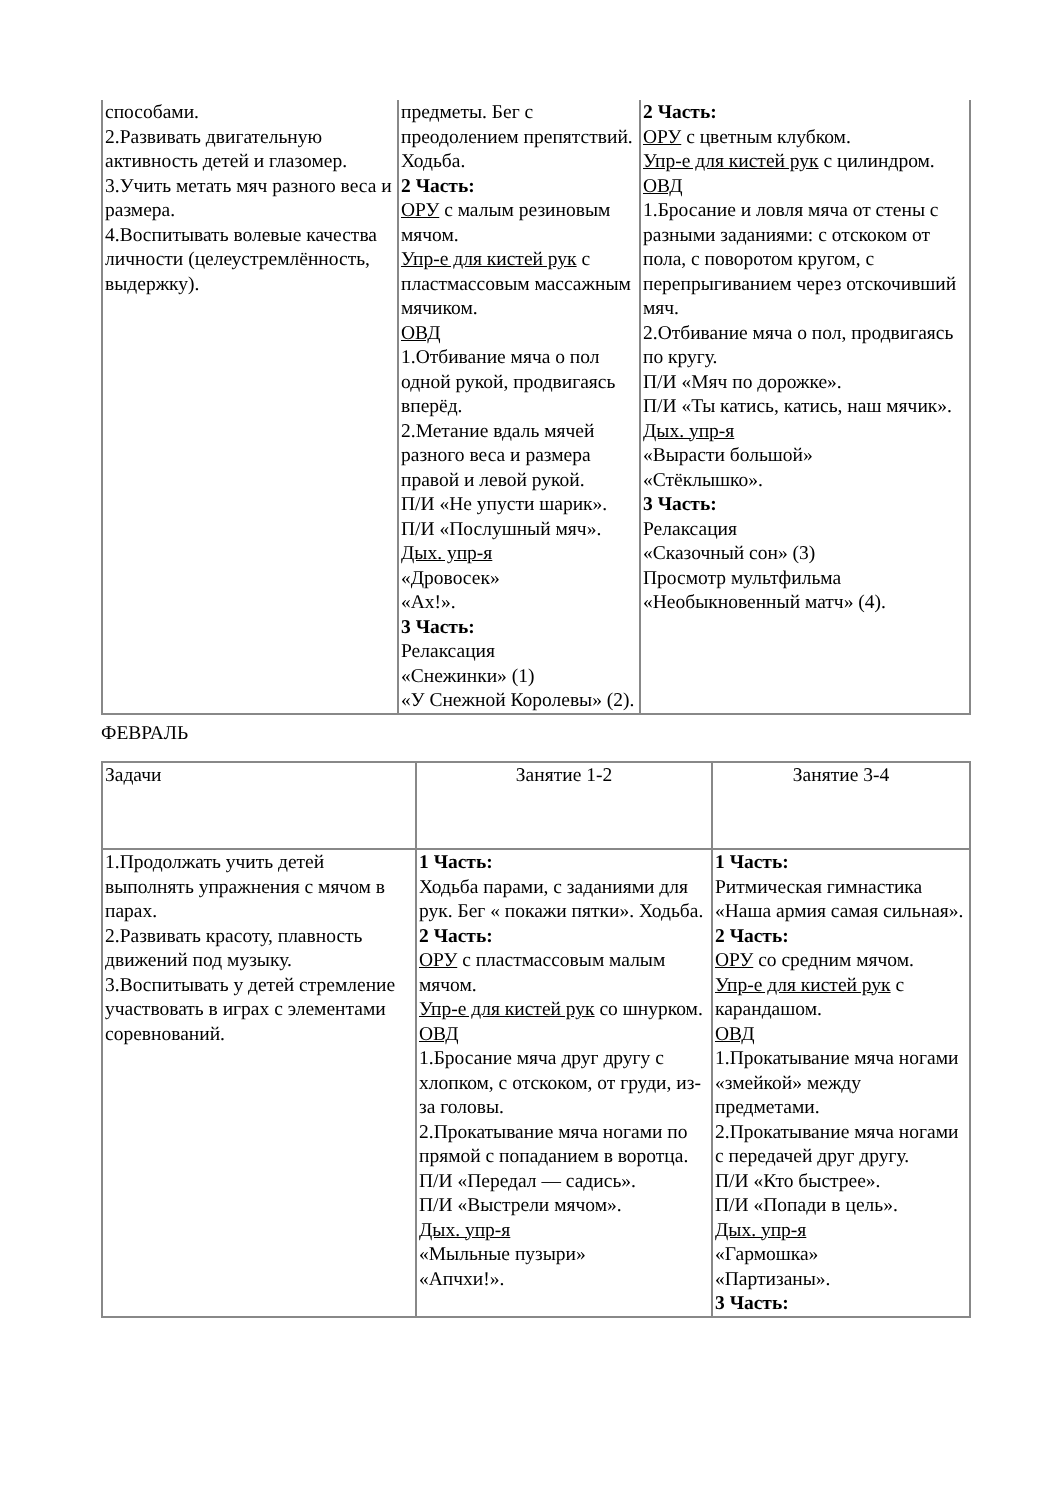| способами. 2.Развивать двигательную активность детей и глазомер. 3.Учить метать мяч разного веса и размера. 4.Воспитывать волевые качества личности (целеустремлённость, выдержку). | предметы. Бег с преодолением препятствий. Ходьба. 2 Часть: ОРУ с малым резиновым мячом. Упр-е для кистей рук с пластмассовым массажным мячиком. ОВД 1.Отбивание мяча о пол одной рукой, продвигаясь вперёд. 2.Метание вдаль мячей разного веса и размера правой и левой рукой. П/И «Не упусти шарик». П/И «Послушный мяч». Дых. упр-я «Дровосек» «Ах!». 3 Часть: Релаксация «Снежинки» (1) «У Снежной Королевы» (2). | 2 Часть: ОРУ с цветным клубком. Упр-е для кистей рук с цилиндром. ОВД 1.Бросание и ловля мяча от стены с разными заданиями: с отскоком от пола, с поворотом кругом, с перепрыгиванием через отскочивший мяч. 2.Отбивание мяча о пол, продвигаясь по кругу. П/И «Мяч по дорожке». П/И «Ты катись, катись, наш мячик». Дых. упр-я «Вырасти большой» «Стёклышко». 3 Часть: Релаксация «Сказочный сон» (3) Просмотр мультфильма «Необыкновенный матч» (4). |
ФЕВРАЛЬ
| Задачи | Занятие 1-2 | Занятие 3-4 |
| 1.Продолжать учить детей выполнять упражнения с мячом в парах. 2.Развивать красоту, плавность движений под музыку. 3.Воспитывать у детей стремление участвовать в играх с элементами соревнований. | 1 Часть: Ходьба парами, с заданиями для рук. Бег « покажи пятки». Ходьба. 2 Часть: ОРУ с пластмассовым малым мячом. Упр-е для кистей рук со шнурком. ОВД 1.Бросание мяча друг другу с хлопком, с отскоком, от груди, из-за головы. 2.Прокатывание мяча ногами по прямой с попаданием в воротца. П/И «Передал — садись». П/И «Выстрели мячом». Дых. упр-я «Мыльные пузыри» «Апчхи!». | 1 Часть: Ритмическая гимнастика «Наша армия самая сильная». 2 Часть: ОРУ со средним мячом. Упр-е для кистей рук с карандашом. ОВД 1.Прокатывание мяча ногами «змейкой» между предметами. 2.Прокатывание мяча ногами с передачей друг другу. П/И «Кто быстрее». П/И «Попади в цель». Дых. упр-я «Гармошка» «Партизаны». 3 Часть: |